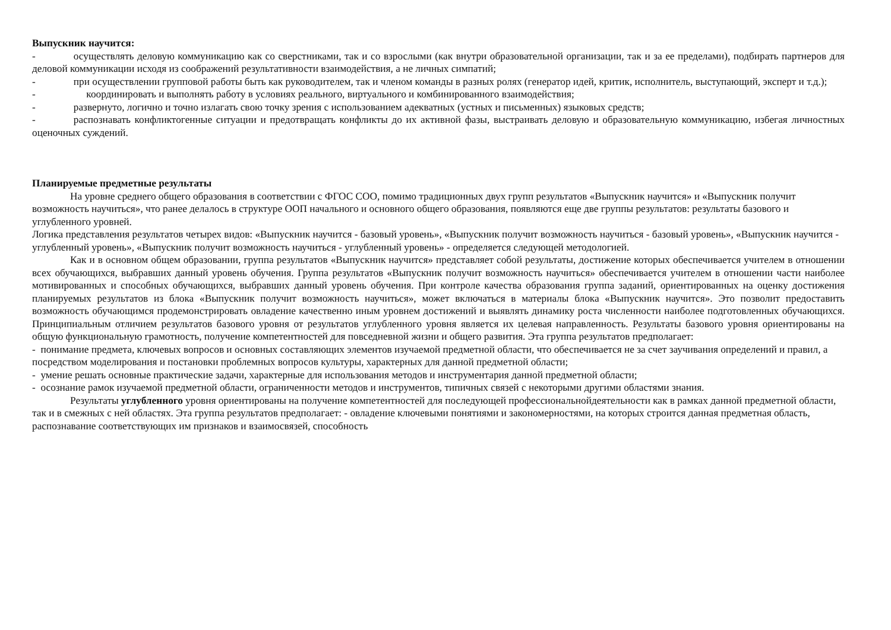Выпускник научится:
- осуществлять деловую коммуникацию как со сверстниками, так и со взрослыми (как внутри образовательной организации, так и за ее пределами), подбирать партнеров для деловой коммуникации исходя из соображений результативности взаимодействия, а не личных симпатий;
- при осуществлении групповой работы быть как руководителем, так и членом команды в разных ролях (генератор идей, критик, исполнитель, выступающий, эксперт и т.д.);
- координировать и выполнять работу в условиях реального, виртуального и комбинированного взаимодействия;
- развернуто, логично и точно излагать свою точку зрения с использованием адекватных (устных и письменных) языковых средств;
- распознавать конфликтогенные ситуации и предотвращать конфликты до их активной фазы, выстраивать деловую и образовательную коммуникацию, избегая личностных оценочных суждений.
Планируемые предметные результаты
На уровне среднего общего образования в соответствии с ФГОС СОО, помимо традиционных двух групп результатов «Выпускник научится» и «Выпускник получит возможность научиться», что ранее делалось в структуре ООП начального и основного общего образования, появляются еще две группы результатов: результаты базового и углубленного уровней.
Логика представления результатов четырех видов: «Выпускник научится - базовый уровень», «Выпускник получит возможность научиться - базовый уровень», «Выпускник научится - углубленный уровень», «Выпускник получит возможность научиться - углубленный уровень» - определяется следующей методологией.
Как и в основном общем образовании, группа результатов «Выпускник научится» представляет собой результаты, достижение которых обеспечивается учителем в отношении всех обучающихся, выбравших данный уровень обучения. Группа результатов «Выпускник получит возможность научиться» обеспечивается учителем в отношении части наиболее мотивированных и способных обучающихся, выбравших данный уровень обучения. При контроле качества образования группа заданий, ориентированных на оценку достижения планируемых результатов из блока «Выпускник получит возможность научиться», может включаться в материалы блока «Выпускник научится». Это позволит предоставить возможность обучающимся продемонстрировать овладение качественно иным уровнем достижений и выявлять динамику роста численности наиболее подготовленных обучающихся. Принципиальным отличием результатов базового уровня от результатов углубленного уровня является их целевая направленность. Результаты базового уровня ориентированы на общую функциональную грамотность, получение компетентностей для повседневной жизни и общего развития. Эта группа результатов предполагает:
- понимание предмета, ключевых вопросов и основных составляющих элементов изучаемой предметной области, что обеспечивается не за счет заучивания определений и правил, а посредством моделирования и постановки проблемных вопросов культуры, характерных для данной предметной области;
- умение решать основные практические задачи, характерные для использования методов и инструментария данной предметной области;
- осознание рамок изучаемой предметной области, ограниченности методов и инструментов, типичных связей с некоторыми другими областями знания.
Результаты углубленного уровня ориентированы на получение компетентностей для последующей профессиональнойдеятельности как в рамках данной предметной области, так и в смежных с ней областях. Эта группа результатов предполагает: - овладение ключевыми понятиями и закономерностями, на которых строится данная предметная область, распознавание соответствующих им признаков и взаимосвязей, способность